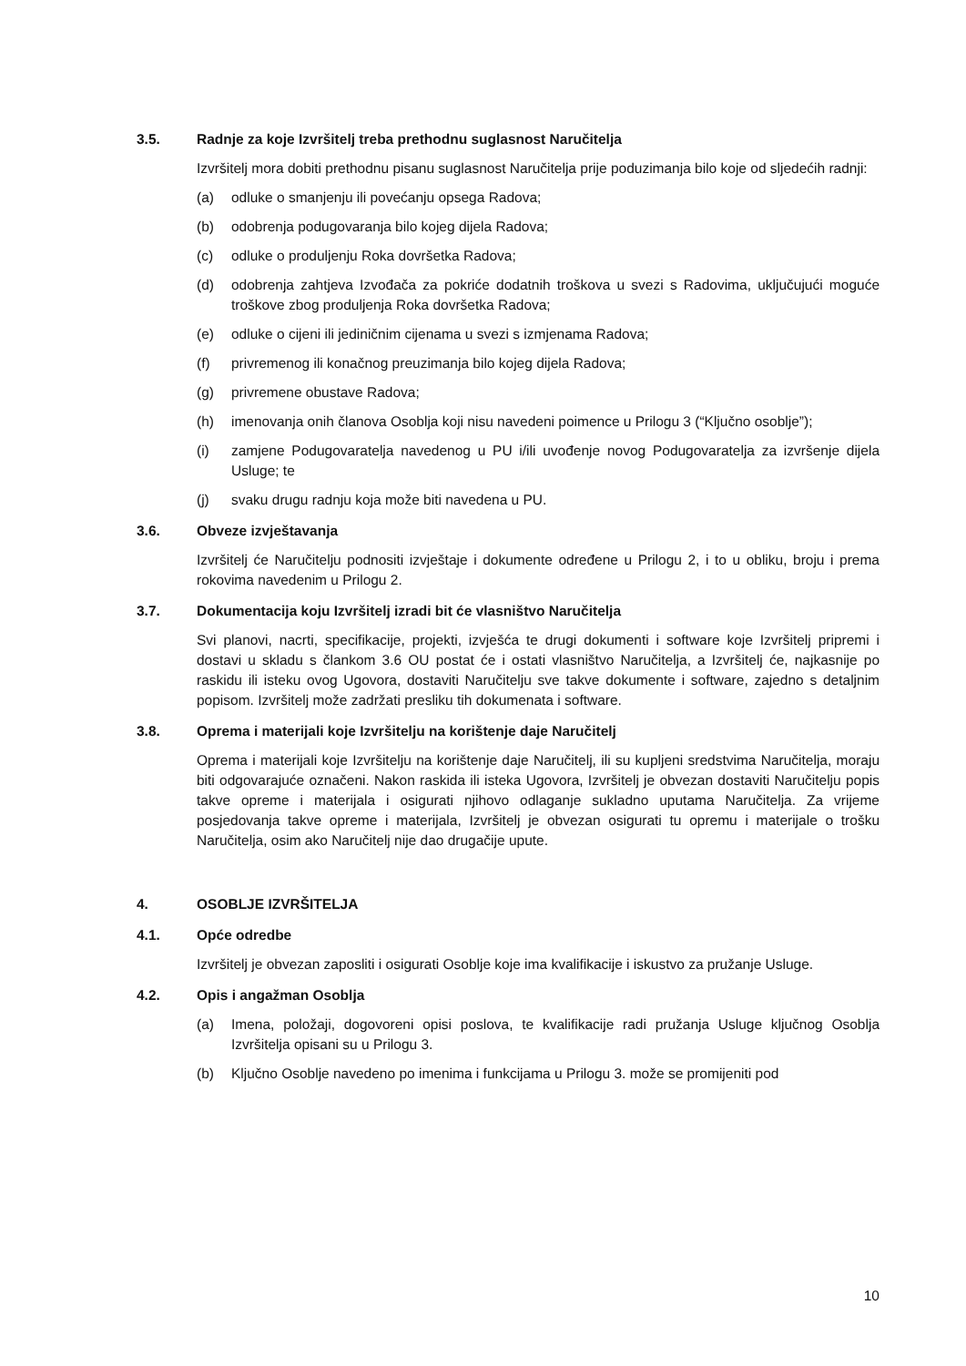3.5. Radnje za koje Izvršitelj treba prethodnu suglasnost Naručitelja
Izvršitelj mora dobiti prethodnu pisanu suglasnost Naručitelja prije poduzimanja bilo koje od sljedećih radnji:
(a) odluke o smanjenju ili povećanju opsega Radova;
(b) odobrenja podugovaranja bilo kojeg dijela Radova;
(c) odluke o produljenju Roka dovršetka Radova;
(d) odobrenja zahtjeva Izvođača za pokriće dodatnih troškova u svezi s Radovima, uključujući moguće troškove zbog produljenja Roka dovršetka Radova;
(e) odluke o cijeni ili jediničnim cijenama u svezi s izmjenama Radova;
(f) privremenog ili konačnog preuzimanja bilo kojeg dijela Radova;
(g) privremene obustave Radova;
(h) imenovanja onih članova Osoblja koji nisu navedeni poimence u Prilogu 3 (“Ključno osoblje”);
(i) zamjene Podugovaratelja navedenog u PU i/ili uvođenje novog Podugovaratelja za izvršenje dijela Usluge; te
(j) svaku drugu radnju koja može biti navedena u PU.
3.6. Obveze izvještavanja
Izvršitelj će Naručitelju podnositi izvještaje i dokumente određene u Prilogu 2, i to u obliku, broju i prema rokovima navedenim u Prilogu 2.
3.7. Dokumentacija koju Izvršitelj izradi bit će vlasništvo Naručitelja
Svi planovi, nacrti, specifikacije, projekti, izvješća te drugi dokumenti i software koje Izvršitelj pripremi i dostavi u skladu s člankom 3.6 OU postat će i ostati vlasništvo Naručitelja, a Izvršitelj će, najkasnije po raskidu ili isteku ovog Ugovora, dostaviti Naručitelju sve takve dokumente i software, zajedno s detaljnim popisom. Izvršitelj može zadržati presliku tih dokumenata i software.
3.8. Oprema i materijali koje Izvršitelju na korištenje daje Naručitelj
Oprema i materijali koje Izvršitelju na korištenje daje Naručitelj, ili su kupljeni sredstvima Naručitelja, moraju biti odgovarajuće označeni. Nakon raskida ili isteka Ugovora, Izvršitelj je obvezan dostaviti Naručitelju popis takve opreme i materijala i osigurati njihovo odlaganje sukladno uputama Naručitelja. Za vrijeme posjedovanja takve opreme i materijala, Izvršitelj je obvezan osigurati tu opremu i materijale o trošku Naručitelja, osim ako Naručitelj nije dao drugačije upute.
4. OSOBLJE IZVRŠITELJA
4.1. Opće odredbe
Izvršitelj je obvezan zaposliti i osigurati Osoblje koje ima kvalifikacije i iskustvo za pružanje Usluge.
4.2. Opis i angažman Osoblja
(a) Imena, položaji, dogovoreni opisi poslova, te kvalifikacije radi pružanja Usluge ključnog Osoblja Izvršitelja opisani su u Prilogu 3.
(b) Ključno Osoblje navedeno po imenima i funkcijama u Prilogu 3. može se promijeniti pod
10